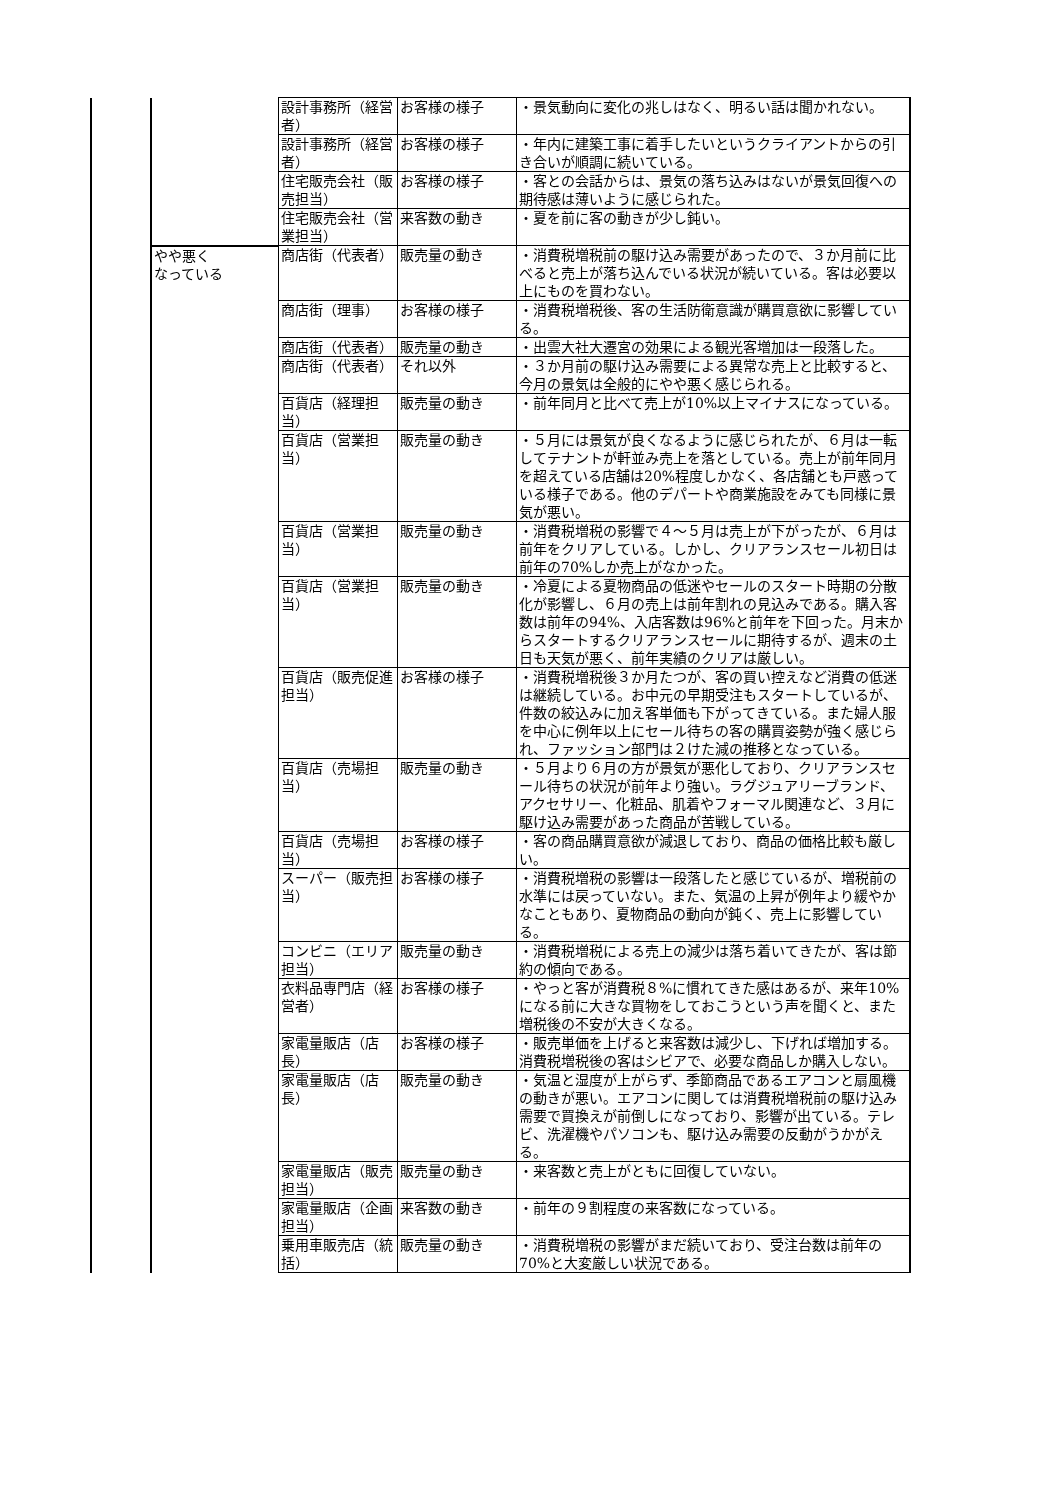| | | 設計事務所（経営者） | お客様の様子 | ・景気動向に変化の兆しはなく、明るい話は聞かれない。 |
| | | 設計事務所（経営者） | お客様の様子 | ・年内に建築工事に着手したいというクライアントからの引き合いが順調に続いている。 |
| | | 住宅販売会社（販売担当） | お客様の様子 | ・客との会話からは、景気の落ち込みはないが景気回復への期待感は薄いように感じられた。 |
| | | 住宅販売会社（営業担当） | 来客数の動き | ・夏を前に客の動きが少し鈍い。 |
| | やや悪く なっている | 商店街（代表者） | 販売量の動き | ・消費税増税前の駆け込み需要があったので、３か月前に比べると売上が落ち込んでいる状況が続いている。客は必要以上にものを買わない。 |
| | | 商店街（理事） | お客様の様子 | ・消費税増税後、客の生活防衛意識が購買意欲に影響している。 |
| | | 商店街（代表者） | 販売量の動き | ・出雲大社大遷宮の効果による観光客増加は一段落した。 |
| | | 商店街（代表者） | それ以外 | ・３か月前の駆け込み需要による異常な売上と比較すると、今月の景気は全般的にやや悪く感じられる。 |
| | | 百貨店（経理担当） | 販売量の動き | ・前年同月と比べて売上が10%以上マイナスになっている。 |
| | | 百貨店（営業担当） | 販売量の動き | ・５月には景気が良くなるように感じられたが、６月は一転してテナントが軒並み売上を落としている。売上が前年同月を超えている店舗は20%程度しかなく、各店舗とも戸惑っている様子である。他のデパートや商業施設をみても同様に景気が悪い。 |
| | | 百貨店（営業担当） | 販売量の動き | ・消費税増税の影響で４～５月は売上が下がったが、６月は前年をクリアしている。しかし、クリアランスセール初日は前年の70%しか売上がなかった。 |
| | | 百貨店（営業担当） | 販売量の動き | ・冷夏による夏物商品の低迷やセールのスタート時期の分散化が影響し、６月の売上は前年割れの見込みである。購入客数は前年の94%、入店客数は96%と前年を下回った。月末からスタートするクリアランスセールに期待するが、週末の土日も天気が悪く、前年実績のクリアは厳しい。 |
| | | 百貨店（販売促進担当） | お客様の様子 | ・消費税増税後３か月たつが、客の買い控えなど消費の低迷は継続している。お中元の早期受注もスタートしているが、件数の絞込みに加え客単価も下がってきている。また婦人服を中心に例年以上にセール待ちの客の購買姿勢が強く感じられ、ファッション部門は２けた減の推移となっている。 |
| | | 百貨店（売場担当） | 販売量の動き | ・５月より６月の方が景気が悪化しており、クリアランスセール待ちの状況が前年より強い。ラグジュアリーブランド、アクセサリー、化粧品、肌着やフォーマル関連など、３月に駆け込み需要があった商品が苦戦している。 |
| | | 百貨店（売場担当） | お客様の様子 | ・客の商品購買意欲が減退しており、商品の価格比較も厳しい。 |
| | | スーパー（販売担当） | お客様の様子 | ・消費税増税の影響は一段落したと感じているが、増税前の水準には戻っていない。また、気温の上昇が例年より緩やかなこともあり、夏物商品の動向が鈍く、売上に影響している。 |
| | | コンビニ（エリア担当） | 販売量の動き | ・消費税増税による売上の減少は落ち着いてきたが、客は節約の傾向である。 |
| | | 衣料品専門店（経営者） | お客様の様子 | ・やっと客が消費税８%に慣れてきた感はあるが、来年10%になる前に大きな買物をしておこうという声を聞くと、また増税後の不安が大きくなる。 |
| | | 家電量販店（店長） | お客様の様子 | ・販売単価を上げると来客数は減少し、下げれば増加する。消費税増税後の客はシビアで、必要な商品しか購入しない。 |
| | | 家電量販店（店長） | 販売量の動き | ・気温と湿度が上がらず、季節商品であるエアコンと扇風機の動きが悪い。エアコンに関しては消費税増税前の駆け込み需要で買換えが前倒しになっており、影響が出ている。テレビ、洗濯機やパソコンも、駆け込み需要の反動がうかがえる。 |
| | | 家電量販店（販売担当） | 販売量の動き | ・来客数と売上がともに回復していない。 |
| | | 家電量販店（企画担当） | 来客数の動き | ・前年の９割程度の来客数になっている。 |
| | | 乗用車販売店（統括） | 販売量の動き | ・消費税増税の影響がまだ続いており、受注台数は前年の70%と大変厳しい状況である。 |